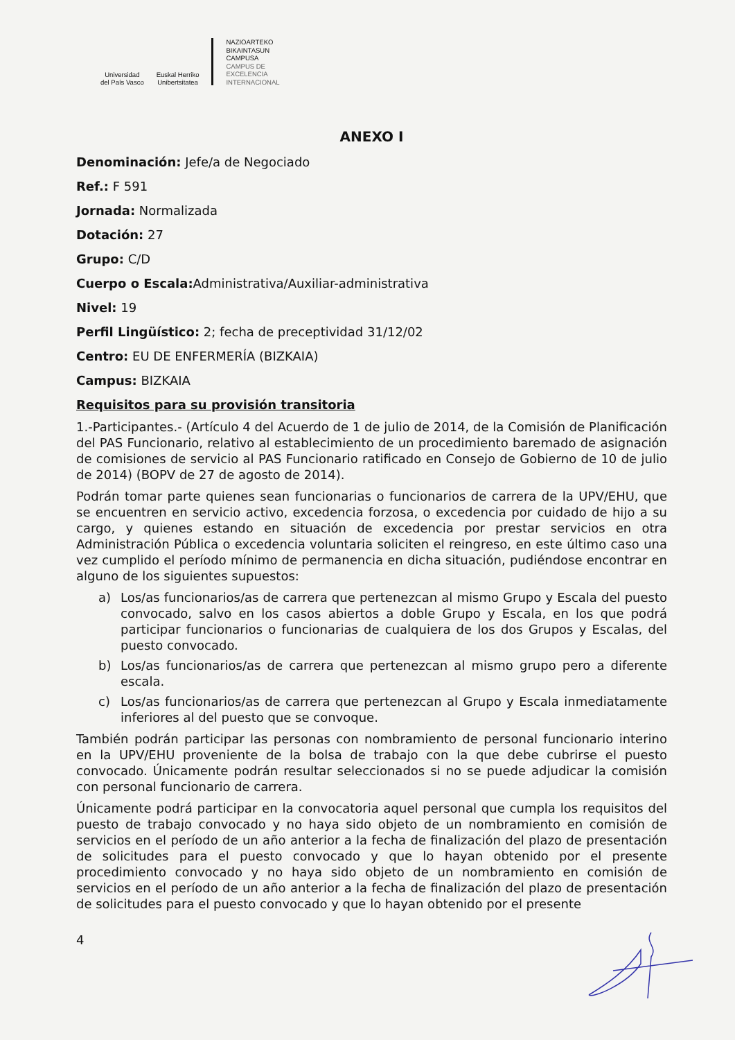Universidad
del País Vasco
Euskal Herriko
Unibertsitatea
NAZIOARTEKO
BIKAINTASUN
CAMPUSA
CAMPUS DE
EXCELENCIA
INTERNACIONAL
ANEXO I
Denominación: Jefe/a de Negociado
Ref.: F 591
Jornada: Normalizada
Dotación: 27
Grupo: C/D
Cuerpo o Escala: Administrativa/Auxiliar-administrativa
Nivel: 19
Perfil Lingüístico: 2; fecha de preceptividad 31/12/02
Centro: EU DE ENFERMERÍA (BIZKAIA)
Campus: BIZKAIA
Requisitos para su provisión transitoria
1.-Participantes.- (Artículo 4 del Acuerdo de 1 de julio de 2014, de la Comisión de Planificación del PAS Funcionario, relativo al establecimiento de un procedimiento baremado de asignación de comisiones de servicio al PAS Funcionario ratificado en Consejo de Gobierno de 10 de julio de 2014) (BOPV de 27 de agosto de 2014).
Podrán tomar parte quienes sean funcionarias o funcionarios de carrera de la UPV/EHU, que se encuentren en servicio activo, excedencia forzosa, o excedencia por cuidado de hijo a su cargo, y quienes estando en situación de excedencia por prestar servicios en otra Administración Pública o excedencia voluntaria soliciten el reingreso, en este último caso una vez cumplido el período mínimo de permanencia en dicha situación, pudiéndose encontrar en alguno de los siguientes supuestos:
a) Los/as funcionarios/as de carrera que pertenezcan al mismo Grupo y Escala del puesto convocado, salvo en los casos abiertos a doble Grupo y Escala, en los que podrá participar funcionarios o funcionarias de cualquiera de los dos Grupos y Escalas, del puesto convocado.
b) Los/as funcionarios/as de carrera que pertenezcan al mismo grupo pero a diferente escala.
c) Los/as funcionarios/as de carrera que pertenezcan al Grupo y Escala inmediatamente inferiores al del puesto que se convoque.
También podrán participar las personas con nombramiento de personal funcionario interino en la UPV/EHU proveniente de la bolsa de trabajo con la que debe cubrirse el puesto convocado. Únicamente podrán resultar seleccionados si no se puede adjudicar la comisión con personal funcionario de carrera.
Únicamente podrá participar en la convocatoria aquel personal que cumpla los requisitos del puesto de trabajo convocado y no haya sido objeto de un nombramiento en comisión de servicios en el período de un año anterior a la fecha de finalización del plazo de presentación de solicitudes para el puesto convocado y que lo hayan obtenido por el presente procedimiento convocado y no haya sido objeto de un nombramiento en comisión de servicios en el período de un año anterior a la fecha de finalización del plazo de presentación de solicitudes para el puesto convocado y que lo hayan obtenido por el presente
4